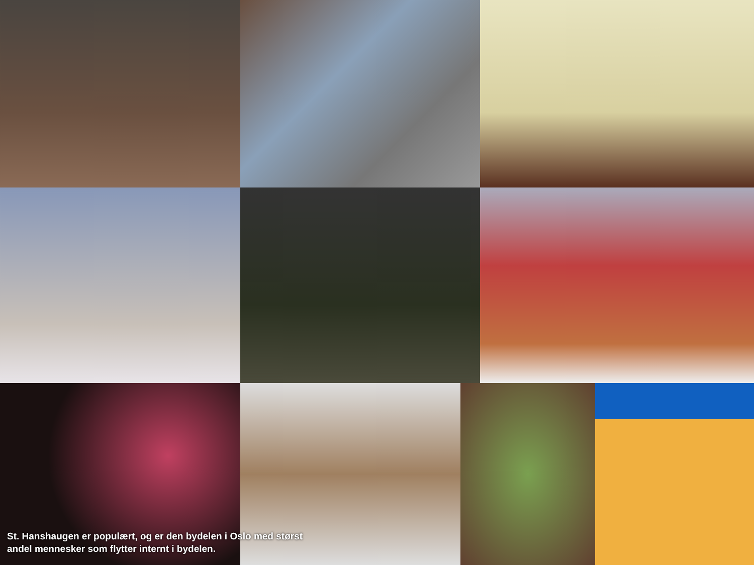St. Hanshaugen er populært, og er den bydelen i Oslo med størst andel mennesker som flytter internt i bydelen.